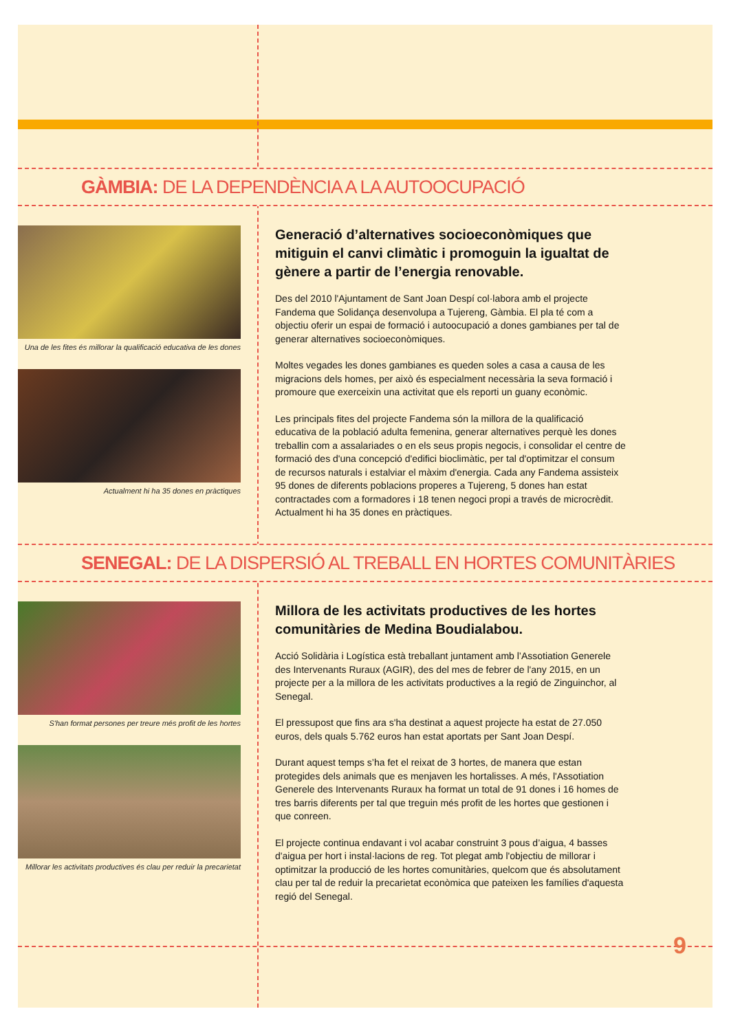GÀMBIA: DE LA DEPENDÈNCIA A LA AUTOOCUPACIÓ
Una de les fites és millorar la qualificació educativa de les dones
Actualment hi ha 35 dones en pràctiques
Generació d’alternatives socioeconòmiques que mitiguin el canvi climàtic i promoguin la igualtat de gènere a partir de l’energia renovable.
Des del 2010 l'Ajuntament de Sant Joan Despí col·labora amb el projecte Fandema que Solidança desenvolupa a Tujereng, Gàmbia. El pla té com a objectiu oferir un espai de formació i autoocupació a dones gambianes per tal de generar alternatives socioeconòmiques.
Moltes vegades les dones gambianes es queden soles a casa a causa de les migracions dels homes, per això és especialment necessària la seva formació i promoure que exerceixin una activitat que els reporti un guany econòmic.
Les principals fites del projecte Fandema són la millora de la qualificació educativa de la població adulta femenina, generar alternatives perquè les dones treballin com a assalariades o en els seus propis negocis, i consolidar el centre de formació des d'una concepció d'edifici bioclimàtic, per tal d'optimitzar el consum de recursos naturals i estalviar el màxim d'energia. Cada any Fandema assisteix 95 dones de diferents poblacions properes a Tujereng, 5 dones han estat contractades com a formadores i 18 tenen negoci propi a través de microcrèdit. Actualment hi ha 35 dones en pràctiques.
SENEGAL: DE LA DISPERSIÓ AL TREBALL EN HORTES COMUNITÀRIES
S'han format persones per treure més profit de les hortes
Millorar les activitats productives és clau per reduir la precarietat
Millora de les activitats productives de les hortes comunitàries de Medina Boudialabou.
Acció Solidària i Logística està treballant juntament amb l’Assotiation Generele des Intervenants Ruraux (AGIR), des del mes de febrer de l'any 2015, en un projecte per a la millora de les activitats productives a la regió de Zinguinchor, al Senegal.
El pressupost que fins ara s'ha destinat a aquest projecte ha estat de 27.050 euros, dels quals 5.762 euros han estat aportats per Sant Joan Despí.
Durant aquest temps s’ha fet el reixat de 3 hortes, de manera que estan protegides dels animals que es menjaven les hortalisses. A més, l'Assotiation Generele des Intervenants Ruraux ha format un total de 91 dones i 16 homes de tres barris diferents per tal que treguin més profit de les hortes que gestionen i que conreen.
El projecte continua endavant i vol acabar construint 3 pous d’aigua, 4 basses d'aigua per hort i instal·lacions de reg. Tot plegat amb l'objectiu de millorar i optimitzar la producció de les hortes comunitàries, quelcom que és absolutament clau per tal de reduir la precarietat econòmica que pateixen les famílies d'aquesta regió del Senegal.
9